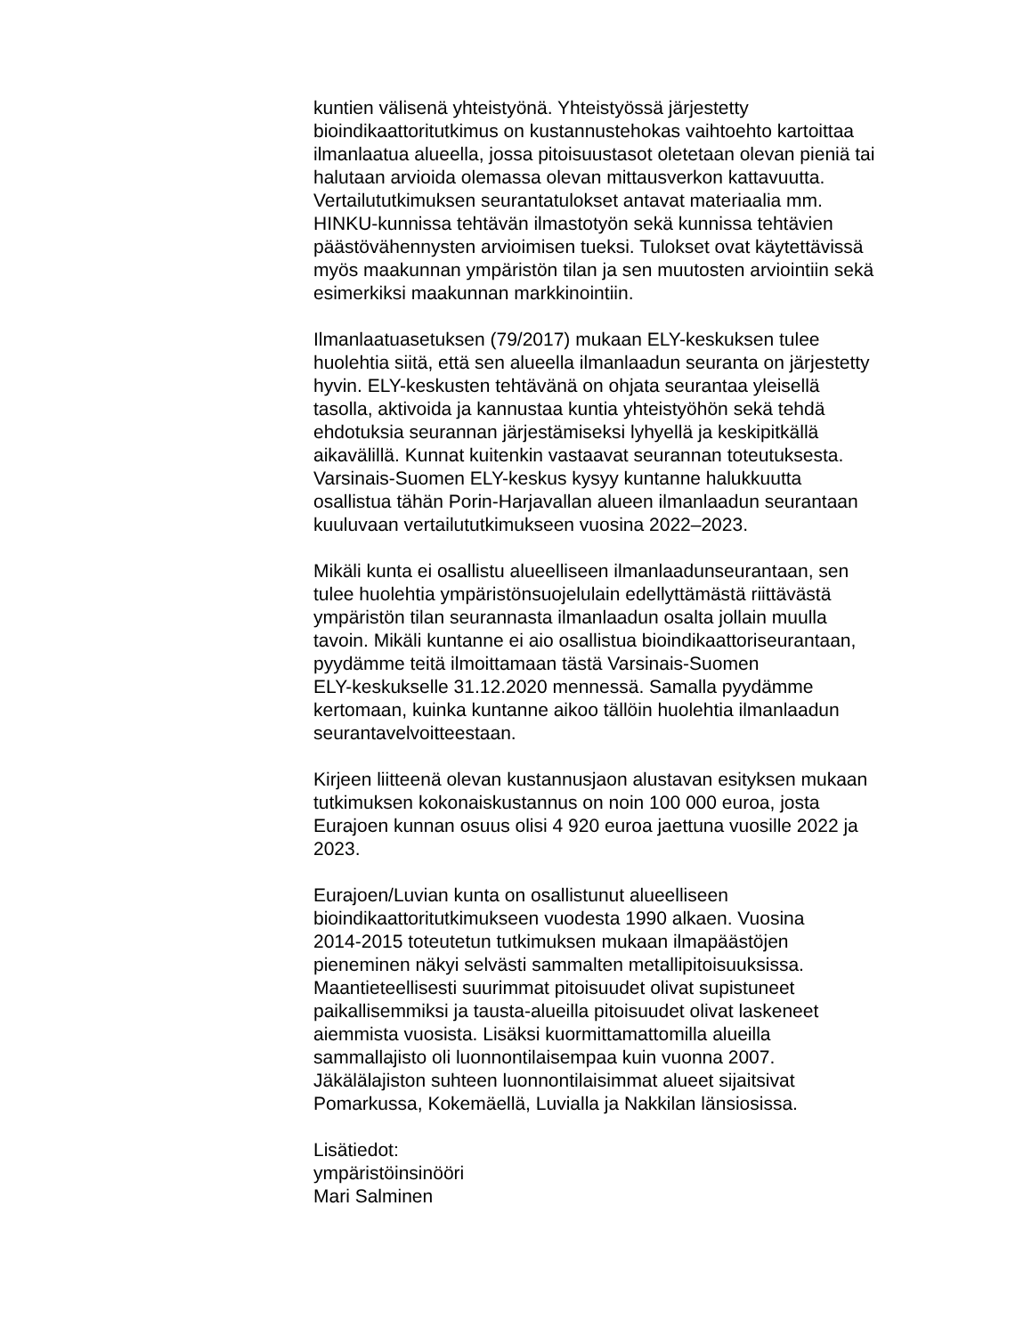kuntien välisenä yhteistyönä. Yhteistyössä järjestetty
bioindikaattoritutkimus on kustannustehokas vaihtoehto kartoittaa
ilmanlaatua alueella, jossa pitoisuustasot oletetaan olevan pieniä tai
halutaan arvioida olemassa olevan mittausverkon kattavuutta.
Vertailututkimuksen seurantatulokset antavat materiaalia mm.
HINKU-kunnissa tehtävän ilmastotyön sekä kunnissa tehtävien
päästövähennysten arvioimisen tueksi. Tulokset ovat käytettävissä
myös maakunnan ympäristön tilan ja sen muutosten arviointiin sekä
esimerkiksi maakunnan markkinointiin.
Ilmanlaatuasetuksen (79/2017) mukaan ELY-keskuksen tulee
huolehtia siitä, että sen alueella ilmanlaadun seuranta on järjestetty
hyvin. ELY-keskusten tehtävänä on ohjata seurantaa yleisellä
tasolla, aktivoida ja kannustaa kuntia yhteistyöhön sekä tehdä
ehdotuksia seurannan järjestämiseksi lyhyellä ja keskipitkällä
aikavälillä. Kunnat kuitenkin vastaavat seurannan toteutuksesta.
Varsinais-Suomen ELY-keskus kysyy kuntanne halukkuutta
osallistua tähän Porin-Harjavallan alueen ilmanlaadun seurantaan
kuuluvaan vertailututkimukseen vuosina 2022–2023.
Mikäli kunta ei osallistu alueelliseen ilmanlaadunseurantaan, sen
tulee huolehtia ympäristönsuojelulain edellyttämästä riittävästä
ympäristön tilan seurannasta ilmanlaadun osalta jollain muulla
tavoin. Mikäli kuntanne ei aio osallistua bioindikaattoriseurantaan,
pyydämme teitä ilmoittamaan tästä Varsinais-Suomen
ELY-keskukselle 31.12.2020 mennessä. Samalla pyydämme
kertomaan, kuinka kuntanne aikoo tällöin huolehtia ilmanlaadun
seurantavelvoitteestaan.
Kirjeen liitteenä olevan kustannusjaon alustavan esityksen mukaan
tutkimuksen kokonaiskustannus on noin 100 000 euroa, josta
Eurajoen kunnan osuus olisi 4 920 euroa jaettuna vuosille 2022 ja
2023.
Eurajoen/Luvian kunta on osallistunut alueelliseen
bioindikaattoritutkimukseen vuodesta 1990 alkaen. Vuosina
2014-2015 toteutetun tutkimuksen mukaan ilmapäästöjen
pieneminen näkyi selvästi sammalten metallipitoisuuksissa.
Maantieteellisesti suurimmat pitoisuudet olivat supistuneet
paikallisemmiksi ja tausta-alueilla pitoisuudet olivat laskeneet
aiemmista vuosista. Lisäksi kuormittamattomilla alueilla
sammallajisto oli luonnontilaisempaa kuin vuonna 2007.
Jäkälälajiston suhteen luonnontilaisimmat alueet sijaitsivat
Pomarkussa, Kokemäellä, Luvialla ja Nakkilan länsiosissa.
Lisätiedot:
ympäristöinsinööri
Mari Salminen